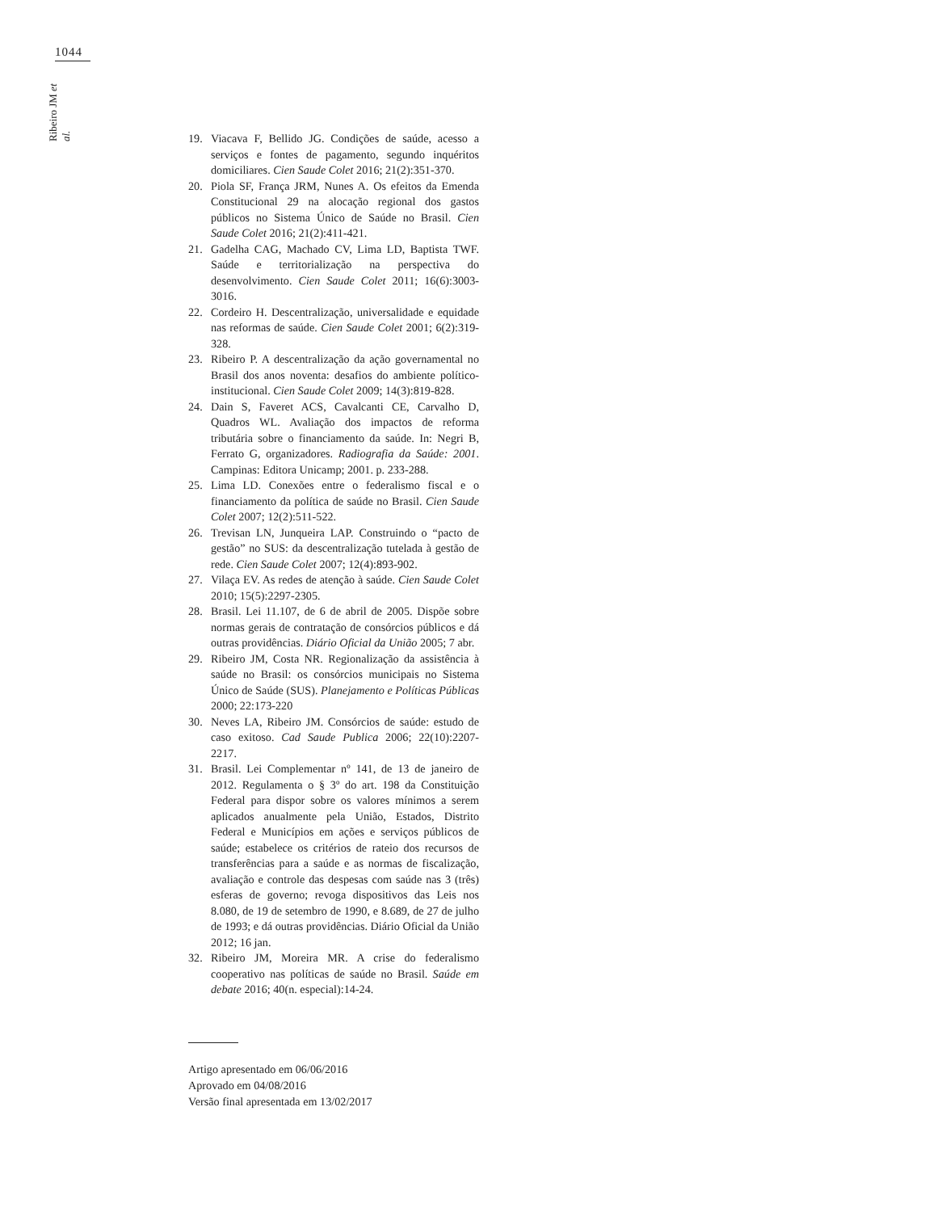1044
Ribeiro JM et al.
19. Viacava F, Bellido JG. Condições de saúde, acesso a serviços e fontes de pagamento, segundo inquéritos domiciliares. Cien Saude Colet 2016; 21(2):351-370.
20. Piola SF, França JRM, Nunes A. Os efeitos da Emenda Constitucional 29 na alocação regional dos gastos públicos no Sistema Único de Saúde no Brasil. Cien Saude Colet 2016; 21(2):411-421.
21. Gadelha CAG, Machado CV, Lima LD, Baptista TWF. Saúde e territorialização na perspectiva do desenvolvimento. Cien Saude Colet 2011; 16(6):3003-3016.
22. Cordeiro H. Descentralização, universalidade e equidade nas reformas de saúde. Cien Saude Colet 2001; 6(2):319-328.
23. Ribeiro P. A descentralização da ação governamental no Brasil dos anos noventa: desafios do ambiente político-institucional. Cien Saude Colet 2009; 14(3):819-828.
24. Dain S, Faveret ACS, Cavalcanti CE, Carvalho D, Quadros WL. Avaliação dos impactos de reforma tributária sobre o financiamento da saúde. In: Negri B, Ferrato G, organizadores. Radiografia da Saúde: 2001. Campinas: Editora Unicamp; 2001. p. 233-288.
25. Lima LD. Conexões entre o federalismo fiscal e o financiamento da política de saúde no Brasil. Cien Saude Colet 2007; 12(2):511-522.
26. Trevisan LN, Junqueira LAP. Construindo o “pacto de gestão” no SUS: da descentralização tutelada à gestão de rede. Cien Saude Colet 2007; 12(4):893-902.
27. Vilaça EV. As redes de atenção à saúde. Cien Saude Colet 2010; 15(5):2297-2305.
28. Brasil. Lei 11.107, de 6 de abril de 2005. Dispõe sobre normas gerais de contratação de consórcios públicos e dá outras providências. Diário Oficial da União 2005; 7 abr.
29. Ribeiro JM, Costa NR. Regionalização da assistência à saúde no Brasil: os consórcios municipais no Sistema Único de Saúde (SUS). Planejamento e Políticas Públicas 2000; 22:173-220
30. Neves LA, Ribeiro JM. Consórcios de saúde: estudo de caso exitoso. Cad Saude Publica 2006; 22(10):2207-2217.
31. Brasil. Lei Complementar nº 141, de 13 de janeiro de 2012. Regulamenta o § 3º do art. 198 da Constituição Federal para dispor sobre os valores mínimos a serem aplicados anualmente pela União, Estados, Distrito Federal e Municípios em ações e serviços públicos de saúde; estabelece os critérios de rateio dos recursos de transferências para a saúde e as normas de fiscalização, avaliação e controle das despesas com saúde nas 3 (três) esferas de governo; revoga dispositivos das Leis nos 8.080, de 19 de setembro de 1990, e 8.689, de 27 de julho de 1993; e dá outras providências. Diário Oficial da União 2012; 16 jan.
32. Ribeiro JM, Moreira MR. A crise do federalismo cooperativo nas políticas de saúde no Brasil. Saúde em debate 2016; 40(n. especial):14-24.
Artigo apresentado em 06/06/2016
Aprovado em 04/08/2016
Versão final apresentada em 13/02/2017